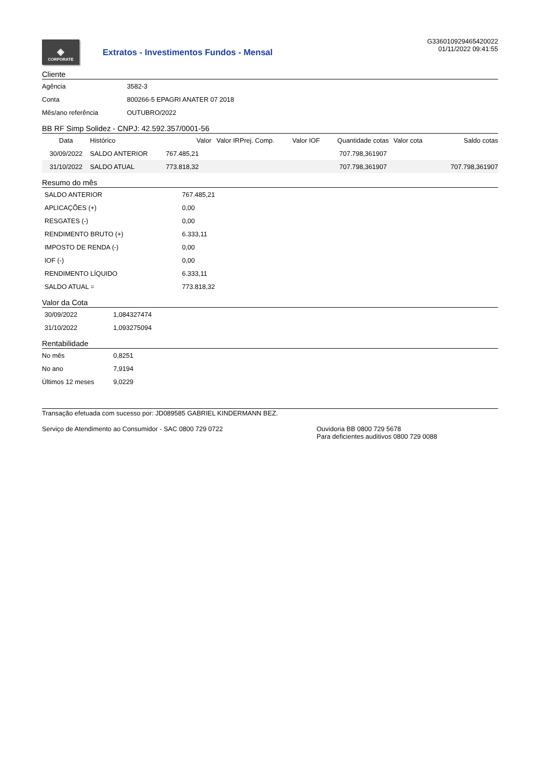◈
CORPORATE
Extratos - Investimentos Fundos - Mensal
G336010929465420022
01/11/2022 09:41:55
Cliente
| Agência | 3582-3 |
| Conta | 800266-5 EPAGRI ANATER 07 2018 |
| Mês/ano referência | OUTUBRO/2022 |
BB RF Simp Solidez - CNPJ: 42.592.357/0001-56
| Data | Histórico | Valor | Valor IRPrej. Comp. | Valor IOF | Quantidade cotas | Valor cota | Saldo cotas |
| --- | --- | --- | --- | --- | --- | --- | --- |
| 30/09/2022 | SALDO ANTERIOR | 767.485,21 | | | 707.798,361907 | | |
| 31/10/2022 | SALDO ATUAL | 773.818,32 | | | 707.798,361907 | | 707.798,361907 |
Resumo do mês
| SALDO ANTERIOR | 767.485,21 |
| APLICAÇÕES (+) | 0,00 |
| RESGATES (-) | 0,00 |
| RENDIMENTO BRUTO (+) | 6.333,11 |
| IMPOSTO DE RENDA (-) | 0,00 |
| IOF (-) | 0,00 |
| RENDIMENTO LÍQUIDO | 6.333,11 |
| SALDO ATUAL = | 773.818,32 |
Valor da Cota
| 30/09/2022 | 1,084327474 |
| 31/10/2022 | 1,093275094 |
Rentabilidade
| No mês | 0,8251 |
| No ano | 7,9194 |
| Últimos 12 meses | 9,0229 |
Transação efetuada com sucesso por: JD089585 GABRIEL KINDERMANN BEZ.
Serviço de Atendimento ao Consumidor - SAC 0800 729 0722 Ouvidoria BB 0800 729 5678
Para deficientes auditivos 0800 729 0088